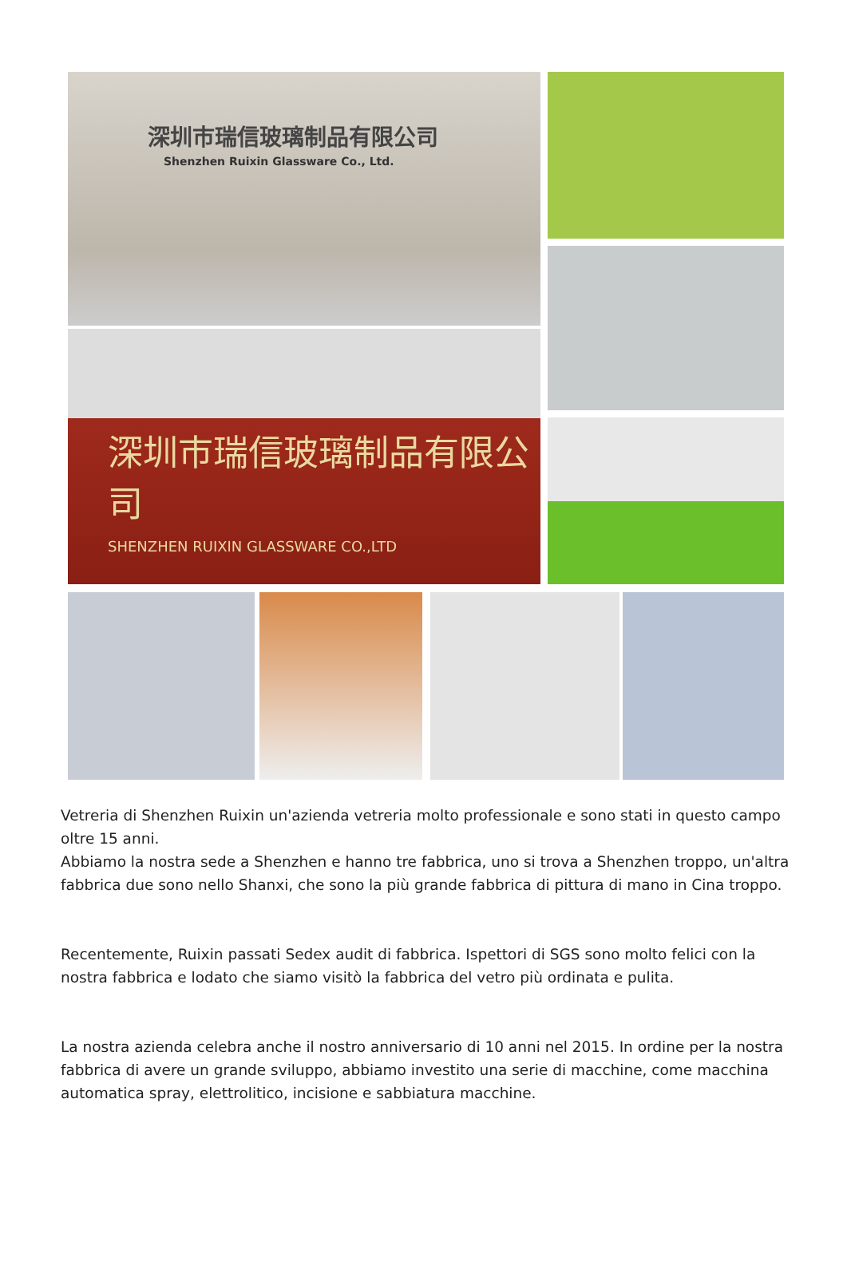深圳市瑞信玻璃制品有限公司
Shenzhen Ruixin Glassware Co., Ltd.
深圳市瑞信玻璃制品有限公司
SHENZHEN RUIXIN GLASSWARE CO.,LTD
Vetreria di Shenzhen Ruixin un'azienda vetreria molto professionale e sono stati in questo campo oltre 15 anni.
Abbiamo la nostra sede a Shenzhen e hanno tre fabbrica, uno si trova a Shenzhen troppo, un'altra fabbrica due sono nello Shanxi, che sono la più grande fabbrica di pittura di mano in Cina troppo.
Recentemente, Ruixin passati Sedex audit di fabbrica. Ispettori di SGS sono molto felici con la nostra fabbrica e lodato che siamo visitò la fabbrica del vetro più ordinata e pulita.
La nostra azienda celebra anche il nostro anniversario di 10 anni nel 2015. In ordine per la nostra fabbrica di avere un grande sviluppo, abbiamo investito una serie di macchine, come macchina automatica spray, elettrolitico, incisione e sabbiatura macchine.